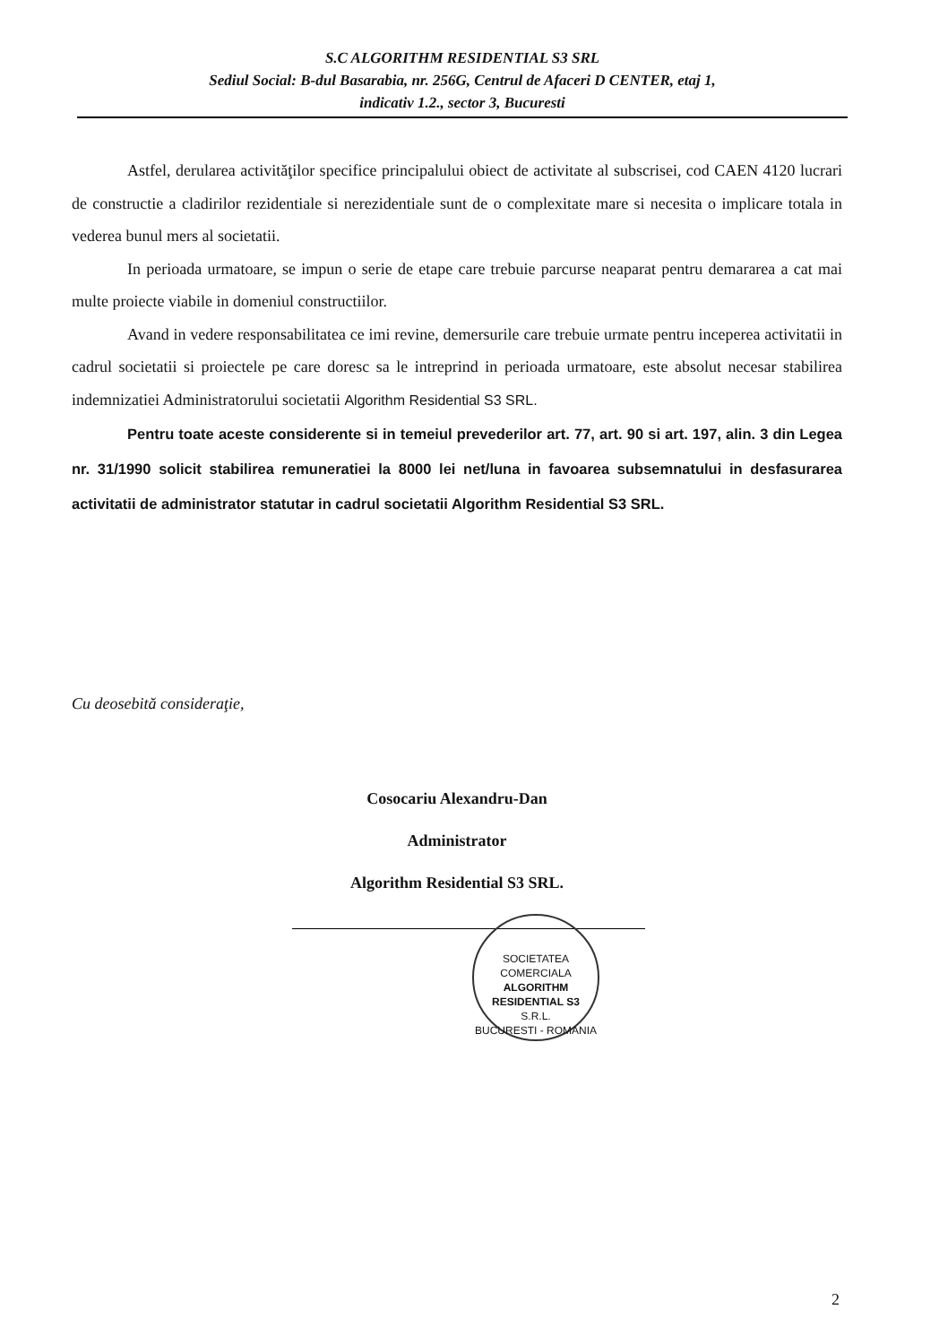S.C ALGORITHM RESIDENTIAL S3 SRL
Sediul Social: B-dul Basarabia, nr. 256G, Centrul de Afaceri D CENTER, etaj 1,
indicativ 1.2., sector 3, Bucuresti
Astfel, derularea activităţilor specifice principalului obiect de activitate al subscrisei, cod CAEN 4120 lucrari de constructie a cladirilor rezidentiale si nerezidentiale sunt de o complexitate mare si necesita o implicare totala in vederea bunul mers al societatii.
In perioada urmatoare, se impun o serie de etape care trebuie parcurse neaparat pentru demararea a cat mai multe proiecte viabile in domeniul constructiilor.
Avand in vedere responsabilitatea ce imi revine, demersurile care trebuie urmate pentru inceperea activitatii in cadrul societatii si proiectele pe care doresc sa le intreprind in perioada urmatoare, este absolut necesar stabilirea indemnizatiei Administratorului societatii Algorithm Residential S3 SRL.
Pentru toate aceste considerente si in temeiul prevederilor art. 77, art. 90 si art. 197, alin. 3 din Legea nr. 31/1990 solicit stabilirea remuneratiei la 8000 lei net/luna in favoarea subsemnatului in desfasurarea activitatii de administrator statutar in cadrul societatii Algorithm Residential S3 SRL.
Cu deosebită consideraţie,
Cosocariu Alexandru-Dan
Administrator
Algorithm Residential S3 SRL.
SOCIETATEA COMERCIALA
ALGORITHM
RESIDENTIAL S3
S.R.L.
BUCURESTI - ROMANIA
2